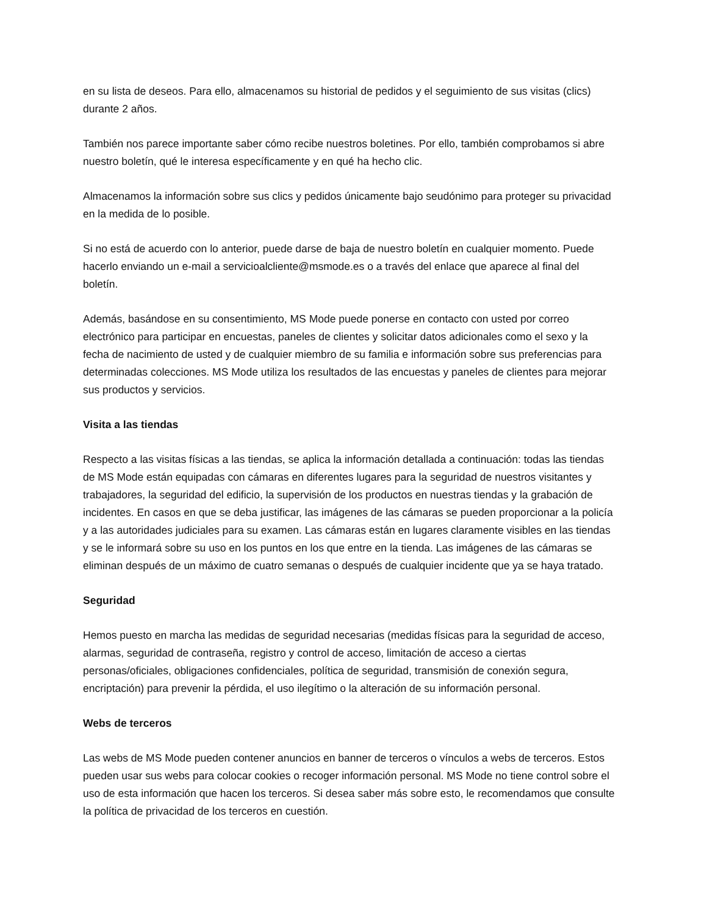en su lista de deseos. Para ello, almacenamos su historial de pedidos y el seguimiento de sus visitas (clics) durante 2 años.
También nos parece importante saber cómo recibe nuestros boletines. Por ello, también comprobamos si abre nuestro boletín, qué le interesa específicamente y en qué ha hecho clic.
Almacenamos la información sobre sus clics y pedidos únicamente bajo seudónimo para proteger su privacidad en la medida de lo posible.
Si no está de acuerdo con lo anterior, puede darse de baja de nuestro boletín en cualquier momento. Puede hacerlo enviando un e-mail a servicioalcliente@msmode.es o a través del enlace que aparece al final del boletín.
Además, basándose en su consentimiento, MS Mode puede ponerse en contacto con usted por correo electrónico para participar en encuestas, paneles de clientes y solicitar datos adicionales como el sexo y la fecha de nacimiento de usted y de cualquier miembro de su familia e información sobre sus preferencias para determinadas colecciones. MS Mode utiliza los resultados de las encuestas y paneles de clientes para mejorar sus productos y servicios.
Visita a las tiendas
Respecto a las visitas físicas a las tiendas, se aplica la información detallada a continuación: todas las tiendas de MS Mode están equipadas con cámaras en diferentes lugares para la seguridad de nuestros visitantes y trabajadores, la seguridad del edificio, la supervisión de los productos en nuestras tiendas y la grabación de incidentes. En casos en que se deba justificar, las imágenes de las cámaras se pueden proporcionar a la policía y a las autoridades judiciales para su examen. Las cámaras están en lugares claramente visibles en las tiendas y se le informará sobre su uso en los puntos en los que entre en la tienda. Las imágenes de las cámaras se eliminan después de un máximo de cuatro semanas o después de cualquier incidente que ya se haya tratado.
Seguridad
Hemos puesto en marcha las medidas de seguridad necesarias (medidas físicas para la seguridad de acceso, alarmas, seguridad de contraseña, registro y control de acceso, limitación de acceso a ciertas personas/oficiales, obligaciones confidenciales, política de seguridad, transmisión de conexión segura, encriptación) para prevenir la pérdida, el uso ilegítimo o la alteración de su información personal.
Webs de terceros
Las webs de MS Mode pueden contener anuncios en banner de terceros o vínculos a webs de terceros. Estos pueden usar sus webs para colocar cookies o recoger información personal. MS Mode no tiene control sobre el uso de esta información que hacen los terceros. Si desea saber más sobre esto, le recomendamos que consulte la política de privacidad de los terceros en cuestión.